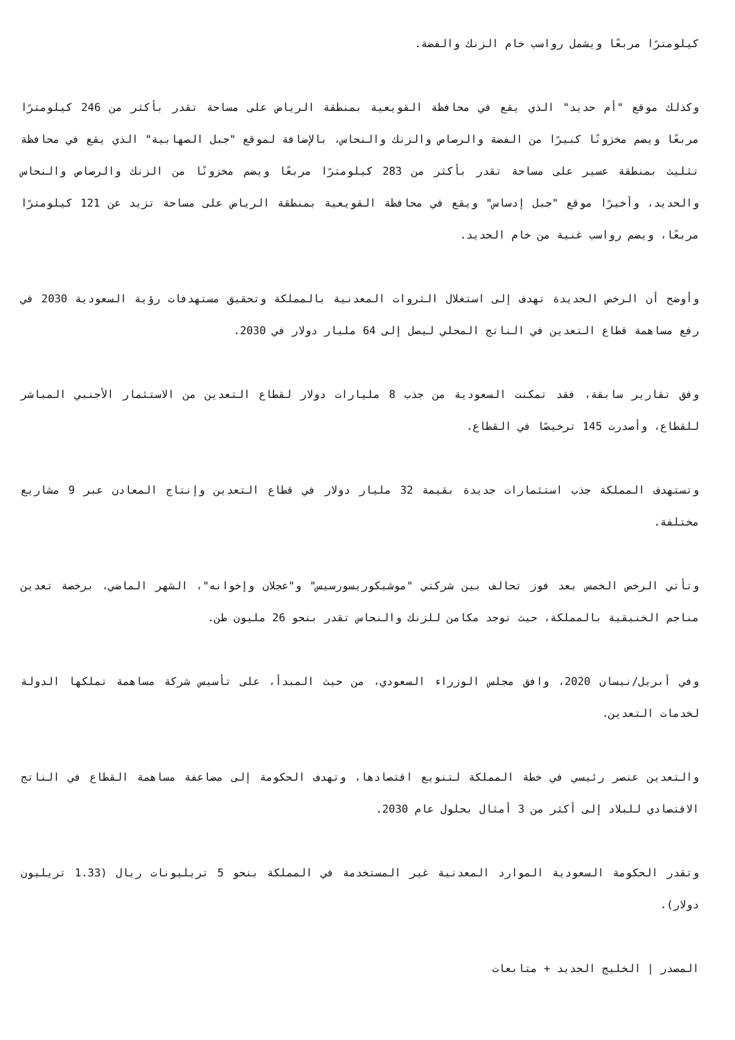كيلومترًا مربعًا ويشمل رواسب خام الزنك والفضة.
وكذلك موقع "أم حديد" الذي يقع في محافظة القويعية بمنطقة الرياض على مساحة تقدر بأكثر من 246 كيلومترًا مربعًا ويضم مخزونًا كبيرًا من الفضة والرصاص والزنك والنحاس، بالإضافة لموقع "جبل الصهابية" الذي يقع في محافظة تثليث بمنطقة عسير على مساحة تقدر بأكثر من 283 كيلومترًا مربعًا ويضم مخزونًا من الزنك والرصاص والنحاس والحديد، وأخيرًا موقع "جبل إدساس" ويقع في محافظة القويعية بمنطقة الرياض على مساحة تزيد عن 121 كيلومترًا مربعًا، ويضم رواسب غنية من خام الحديد.
وأوضح أن الرخص الجديدة تهدف إلى استغلال الثروات المعدنية بالمملكة وتحقيق مستهدفات رؤية السعودية 2030 في رفع مساهمة قطاع التعدين في الناتج المحلي ليصل إلى 64 مليار دولار في 2030.
وفق تقارير سابقة، فقد تمكنت السعودية من جذب 8 مليارات دولار لقطاع التعدين من الاستثمار الأجنبي المباشر للقطاع، وأصدرت 145 ترخيصًا في القطاع.
وتستهدف المملكة جذب استثمارات جديدة بقيمة 32 مليار دولار في قطاع التعدين وإنتاج المعادن عبر 9 مشاريع مختلفة.
وتأتي الرخص الخمس بعد فوز تحالف بين شركتي "موشيكوريسورسيس" و"عجلان وإخوانه"، الشهر الماضي، برخصة تعدين مناجم الخنيقية بالمملكة، حيث توجد مكامن للزنك والنحاس تقدر بنحو 26 مليون طن.
وفي أبريل/نيسان 2020، وافق مجلس الوزراء السعودي، من حيث المبدأ، على تأسيس شركة مساهمة تملكها الدولة لخدمات التعدين.
والتعدين عنصر رئيسي في خطة المملكة لتنويع اقتصادها، وتهدف الحكومة إلى مضاعفة مساهمة القطاع في الناتج الاقتصادي للبلاد إلى أكثر من 3 أمثال بحلول عام 2030.
وتقدر الحكومة السعودية الموارد المعدنية غير المستخدمة في المملكة بنحو 5 تريليونات ريال (1.33 تريليون دولار).
المصدر | الخليج الجديد + متابعات